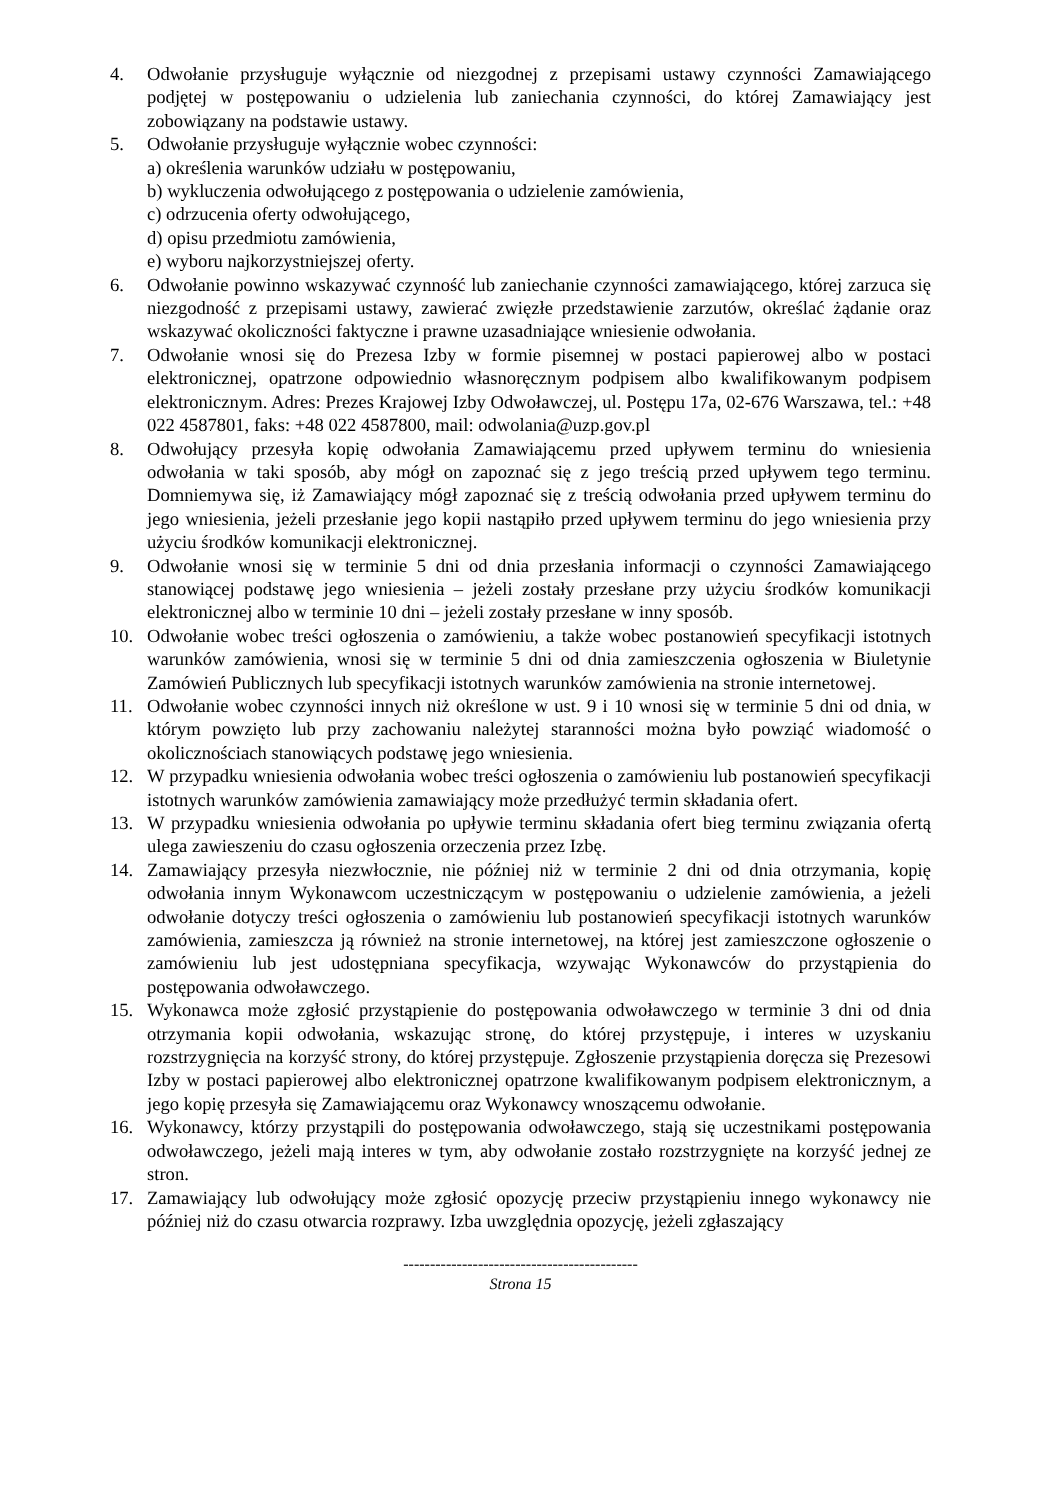4. Odwołanie przysługuje wyłącznie od niezgodnej z przepisami ustawy czynności Zamawiającego podjętej w postępowaniu o udzielenia lub zaniechania czynności, do której Zamawiający jest zobowiązany na podstawie ustawy.
5. Odwołanie przysługuje wyłącznie wobec czynności:
a) określenia warunków udziału w postępowaniu,
b) wykluczenia odwołującego z postępowania o udzielenie zamówienia,
c) odrzucenia oferty odwołującego,
d) opisu przedmiotu zamówienia,
e) wyboru najkorzystniejszej oferty.
6. Odwołanie powinno wskazywać czynność lub zaniechanie czynności zamawiającego, której zarzuca się niezgodność z przepisami ustawy, zawierać zwięzłe przedstawienie zarzutów, określać żądanie oraz wskazywać okoliczności faktyczne i prawne uzasadniające wniesienie odwołania.
7. Odwołanie wnosi się do Prezesa Izby w formie pisemnej w postaci papierowej albo w postaci elektronicznej, opatrzone odpowiednio własnoręcznym podpisem albo kwalifikowanym podpisem elektronicznym. Adres: Prezes Krajowej Izby Odwoławczej, ul. Postępu 17a, 02-676 Warszawa, tel.: +48 022 4587801, faks: +48 022 4587800, mail: odwolania@uzp.gov.pl
8. Odwołujący przesyła kopię odwołania Zamawiającemu przed upływem terminu do wniesienia odwołania w taki sposób, aby mógł on zapoznać się z jego treścią przed upływem tego terminu. Domniemywa się, iż Zamawiający mógł zapoznać się z treścią odwołania przed upływem terminu do jego wniesienia, jeżeli przesłanie jego kopii nastąpiło przed upływem terminu do jego wniesienia przy użyciu środków komunikacji elektronicznej.
9. Odwołanie wnosi się w terminie 5 dni od dnia przesłania informacji o czynności Zamawiającego stanowiącej podstawę jego wniesienia – jeżeli zostały przesłane przy użyciu środków komunikacji elektronicznej albo w terminie 10 dni – jeżeli zostały przesłane w inny sposób.
10. Odwołanie wobec treści ogłoszenia o zamówieniu, a także wobec postanowień specyfikacji istotnych warunków zamówienia, wnosi się w terminie 5 dni od dnia zamieszczenia ogłoszenia w Biuletynie Zamówień Publicznych lub specyfikacji istotnych warunków zamówienia na stronie internetowej.
11. Odwołanie wobec czynności innych niż określone w ust. 9 i 10 wnosi się w terminie 5 dni od dnia, w którym powzięto lub przy zachowaniu należytej staranności można było powziąć wiadomość o okolicznościach stanowiących podstawę jego wniesienia.
12. W przypadku wniesienia odwołania wobec treści ogłoszenia o zamówieniu lub postanowień specyfikacji istotnych warunków zamówienia zamawiający może przedłużyć termin składania ofert.
13. W przypadku wniesienia odwołania po upływie terminu składania ofert bieg terminu związania ofertą ulega zawieszeniu do czasu ogłoszenia orzeczenia przez Izbę.
14. Zamawiający przesyła niezwłocznie, nie później niż w terminie 2 dni od dnia otrzymania, kopię odwołania innym Wykonawcom uczestniczącym w postępowaniu o udzielenie zamówienia, a jeżeli odwołanie dotyczy treści ogłoszenia o zamówieniu lub postanowień specyfikacji istotnych warunków zamówienia, zamieszcza ją również na stronie internetowej, na której jest zamieszczone ogłoszenie o zamówieniu lub jest udostępniana specyfikacja, wzywając Wykonawców do przystąpienia do postępowania odwoławczego.
15. Wykonawca może zgłosić przystąpienie do postępowania odwoławczego w terminie 3 dni od dnia otrzymania kopii odwołania, wskazując stronę, do której przystępuje, i interes w uzyskaniu rozstrzygnięcia na korzyść strony, do której przystępuje. Zgłoszenie przystąpienia doręcza się Prezesowi Izby w postaci papierowej albo elektronicznej opatrzone kwalifikowanym podpisem elektronicznym, a jego kopię przesyła się Zamawiającemu oraz Wykonawcy wnoszącemu odwołanie.
16. Wykonawcy, którzy przystąpili do postępowania odwoławczego, stają się uczestnikami postępowania odwoławczego, jeżeli mają interes w tym, aby odwołanie zostało rozstrzygnięte na korzyść jednej ze stron.
17. Zamawiający lub odwołujący może zgłosić opozycję przeciw przystąpieniu innego wykonawcy nie później niż do czasu otwarcia rozprawy. Izba uwzględnia opozycję, jeżeli zgłaszający
--------------------------------------------
Strona 15